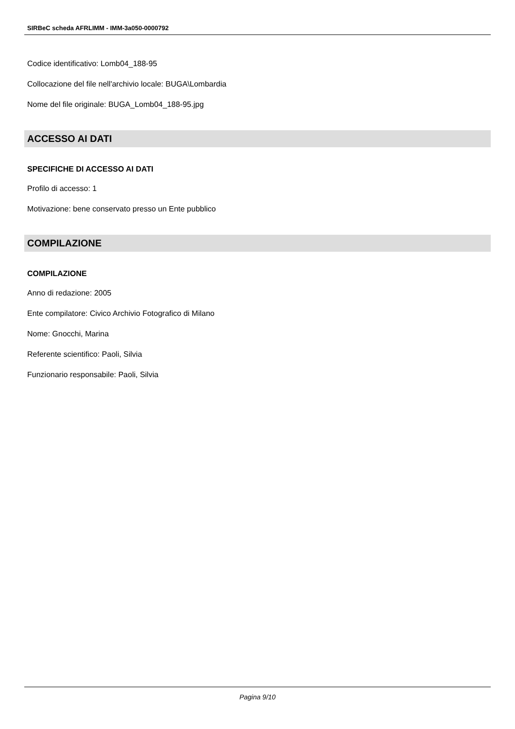SIRBeC scheda AFRLIMM - IMM-3a050-0000792
Codice identificativo: Lomb04_188-95
Collocazione del file nell'archivio locale: BUGA\Lombardia
Nome del file originale: BUGA_Lomb04_188-95.jpg
ACCESSO AI DATI
SPECIFICHE DI ACCESSO AI DATI
Profilo di accesso: 1
Motivazione: bene conservato presso un Ente pubblico
COMPILAZIONE
COMPILAZIONE
Anno di redazione: 2005
Ente compilatore: Civico Archivio Fotografico di Milano
Nome: Gnocchi, Marina
Referente scientifico: Paoli, Silvia
Funzionario responsabile: Paoli, Silvia
Pagina 9/10